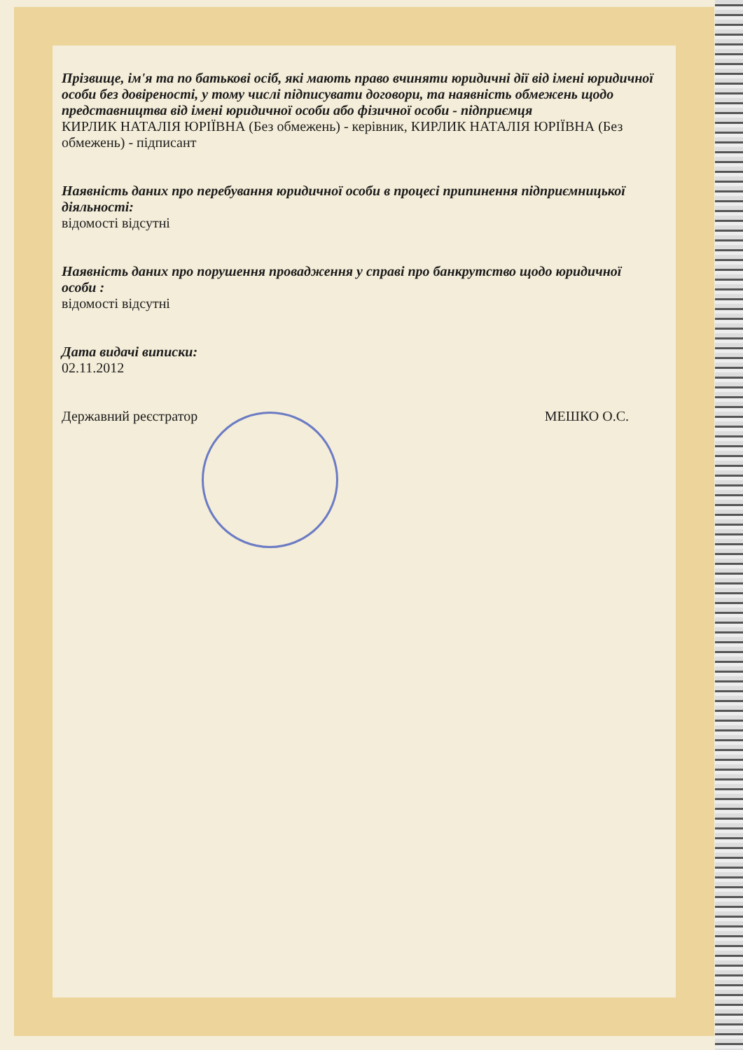Прізвище, ім'я та по батькові осіб, які мають право вчиняти юридичні дії від імені юридичної особи без довіреності, у тому числі підписувати договори, та наявність обмежень щодо представництва від імені юридичної особи або фізичної особи - підприємця
КИРЛИК НАТАЛІЯ ЮРІЇВНА (Без обмежень) - керівник, КИРЛИК НАТАЛІЯ ЮРІЇВНА (Без обмежень) - підписант
Наявність даних про перебування юридичної особи в процесі припинення підприємницької діяльності:
відомості відсутні
Наявність даних про порушення провадження у справі про банкрутство щодо юридичної особи :
відомості відсутні
Дата видачі виписки:
02.11.2012
Державний реєстратор МЕШКО О.С.